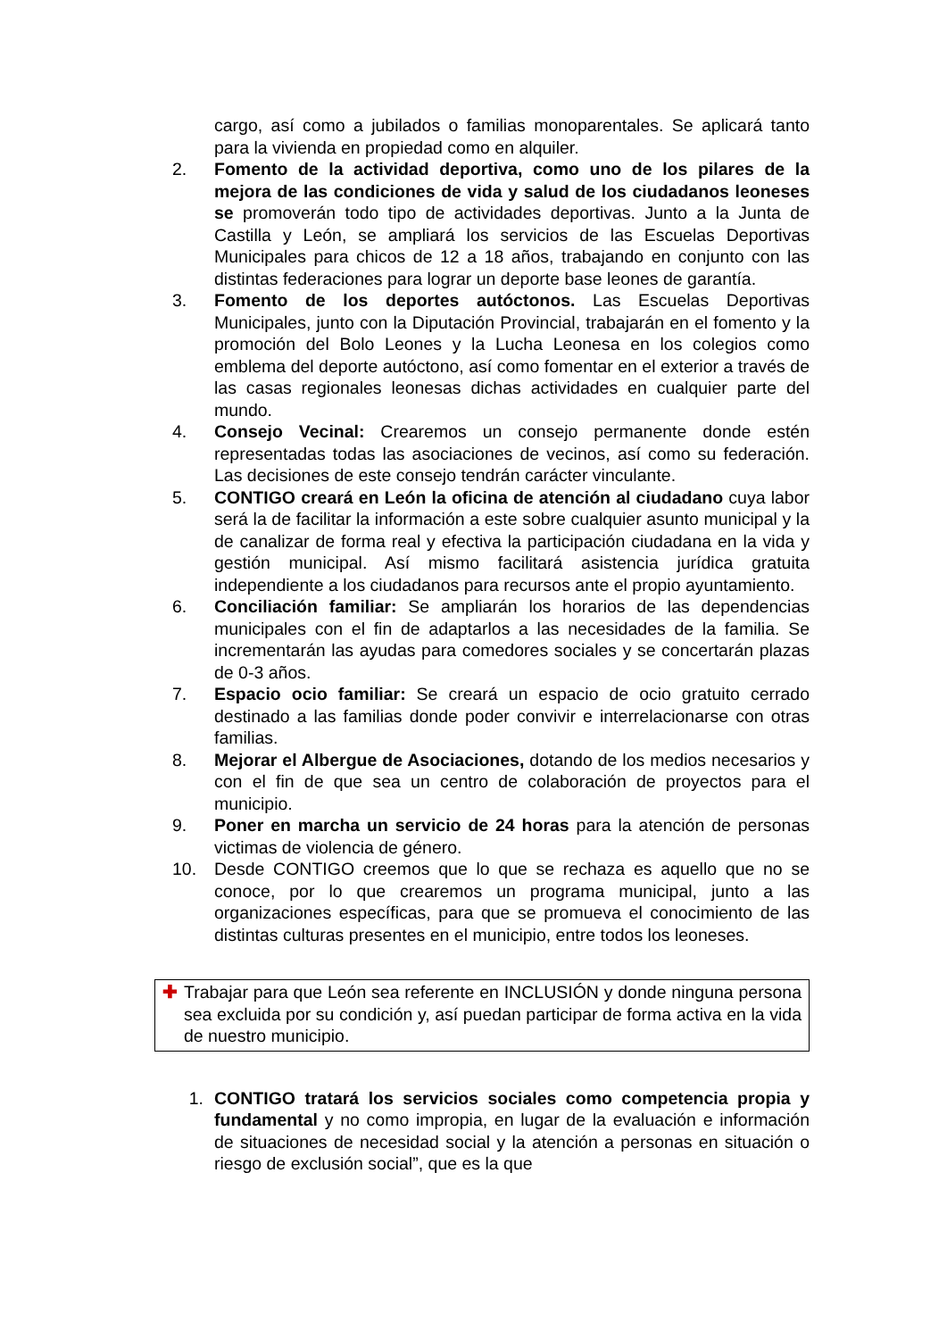cargo, así como a jubilados o familias monoparentales. Se aplicará tanto para la vivienda en propiedad como en alquiler.
2. Fomento de la actividad deportiva, como uno de los pilares de la mejora de las condiciones de vida y salud de los ciudadanos leoneses se promoverán todo tipo de actividades deportivas. Junto a la Junta de Castilla y León, se ampliará los servicios de las Escuelas Deportivas Municipales para chicos de 12 a 18 años, trabajando en conjunto con las distintas federaciones para lograr un deporte base leones de garantía.
3. Fomento de los deportes autóctonos. Las Escuelas Deportivas Municipales, junto con la Diputación Provincial, trabajarán en el fomento y la promoción del Bolo Leones y la Lucha Leonesa en los colegios como emblema del deporte autóctono, así como fomentar en el exterior a través de las casas regionales leonesas dichas actividades en cualquier parte del mundo.
4. Consejo Vecinal: Crearemos un consejo permanente donde estén representadas todas las asociaciones de vecinos, así como su federación. Las decisiones de este consejo tendrán carácter vinculante.
5. CONTIGO creará en León la oficina de atención al ciudadano cuya labor será la de facilitar la información a este sobre cualquier asunto municipal y la de canalizar de forma real y efectiva la participación ciudadana en la vida y gestión municipal. Así mismo facilitará asistencia jurídica gratuita independiente a los ciudadanos para recursos ante el propio ayuntamiento.
6. Conciliación familiar: Se ampliarán los horarios de las dependencias municipales con el fin de adaptarlos a las necesidades de la familia. Se incrementarán las ayudas para comedores sociales y se concertarán plazas de 0-3 años.
7. Espacio ocio familiar: Se creará un espacio de ocio gratuito cerrado destinado a las familias donde poder convivir e interrelacionarse con otras familias.
8. Mejorar el Albergue de Asociaciones, dotando de los medios necesarios y con el fin de que sea un centro de colaboración de proyectos para el municipio.
9. Poner en marcha un servicio de 24 horas para la atención de personas victimas de violencia de género.
10. Desde CONTIGO creemos que lo que se rechaza es aquello que no se conoce, por lo que crearemos un programa municipal, junto a las organizaciones específicas, para que se promueva el conocimiento de las distintas culturas presentes en el municipio, entre todos los leoneses.
✚ Trabajar para que León sea referente en INCLUSIÓN y donde ninguna persona sea excluida por su condición y, así puedan participar de forma activa en la vida de nuestro municipio.
1. CONTIGO tratará los servicios sociales como competencia propia y fundamental y no como impropia, en lugar de la evaluación e información de situaciones de necesidad social y la atención a personas en situación o riesgo de exclusión social”, que es la que